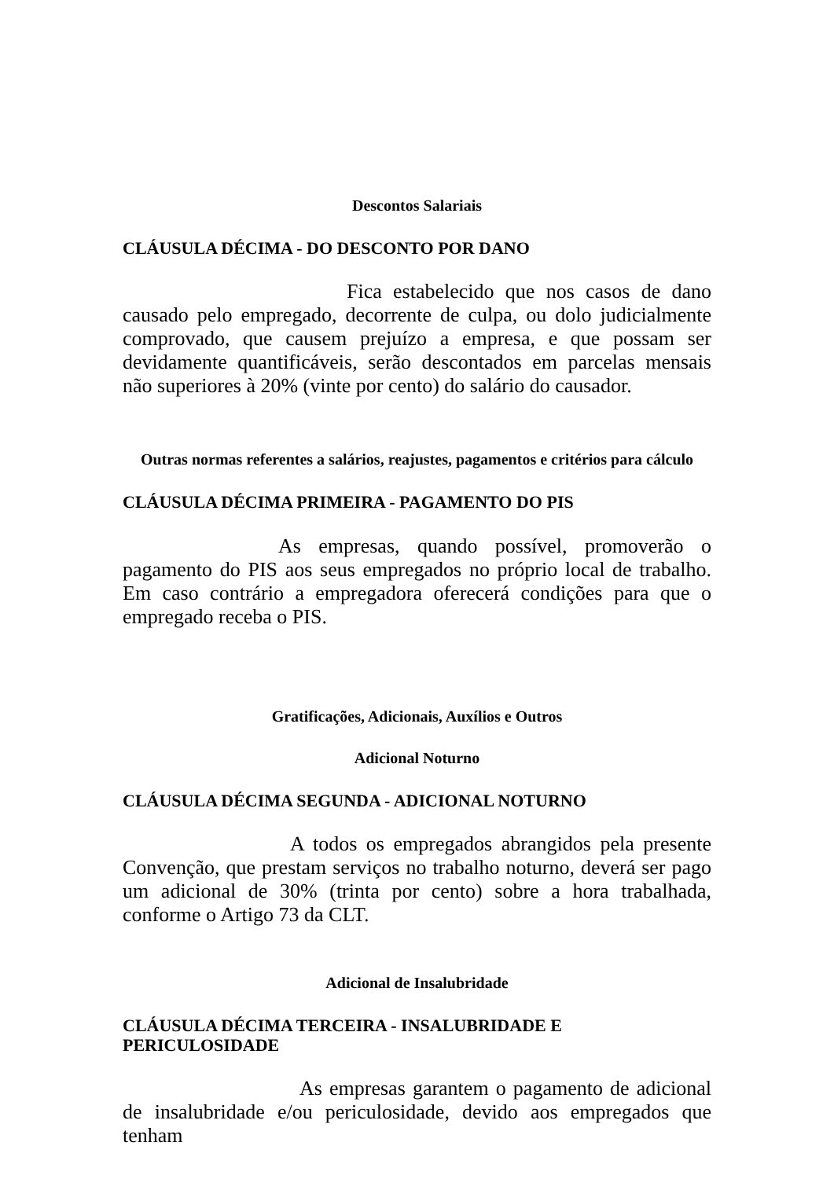Descontos Salariais
CLÁUSULA DÉCIMA - DO DESCONTO POR DANO
Fica estabelecido que nos casos de dano causado pelo empregado, decorrente de culpa, ou dolo judicialmente comprovado, que causem prejuízo a empresa, e que possam ser devidamente quantificáveis, serão descontados em parcelas mensais não superiores à 20% (vinte por cento) do salário do causador.
Outras normas referentes a salários, reajustes, pagamentos e critérios para cálculo
CLÁUSULA DÉCIMA PRIMEIRA - PAGAMENTO DO PIS
As empresas, quando possível, promoverão o pagamento do PIS aos seus empregados no próprio local de trabalho. Em caso contrário a empregadora oferecerá condições para que o empregado receba o PIS.
Gratificações, Adicionais, Auxílios e Outros
Adicional Noturno
CLÁUSULA DÉCIMA SEGUNDA - ADICIONAL NOTURNO
A todos os empregados abrangidos pela presente Convenção, que prestam serviços no trabalho noturno, deverá ser pago um adicional de 30% (trinta por cento) sobre a hora trabalhada, conforme o Artigo 73 da CLT.
Adicional de Insalubridade
CLÁUSULA DÉCIMA TERCEIRA - INSALUBRIDADE E
PERICULOSIDADE
As empresas garantem o pagamento de adicional de insalubridade e/ou periculosidade, devido aos empregados que tenham